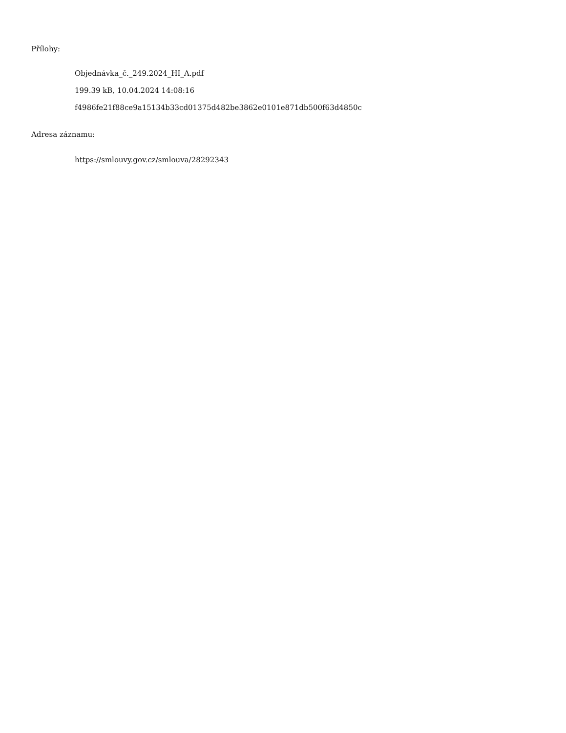Přílohy:
Objednávka_č._249.2024_HI_A.pdf
199.39 kB, 10.04.2024 14:08:16
f4986fe21f88ce9a15134b33cd01375d482be3862e0101e871db500f63d4850c
Adresa záznamu:
https://smlouvy.gov.cz/smlouva/28292343